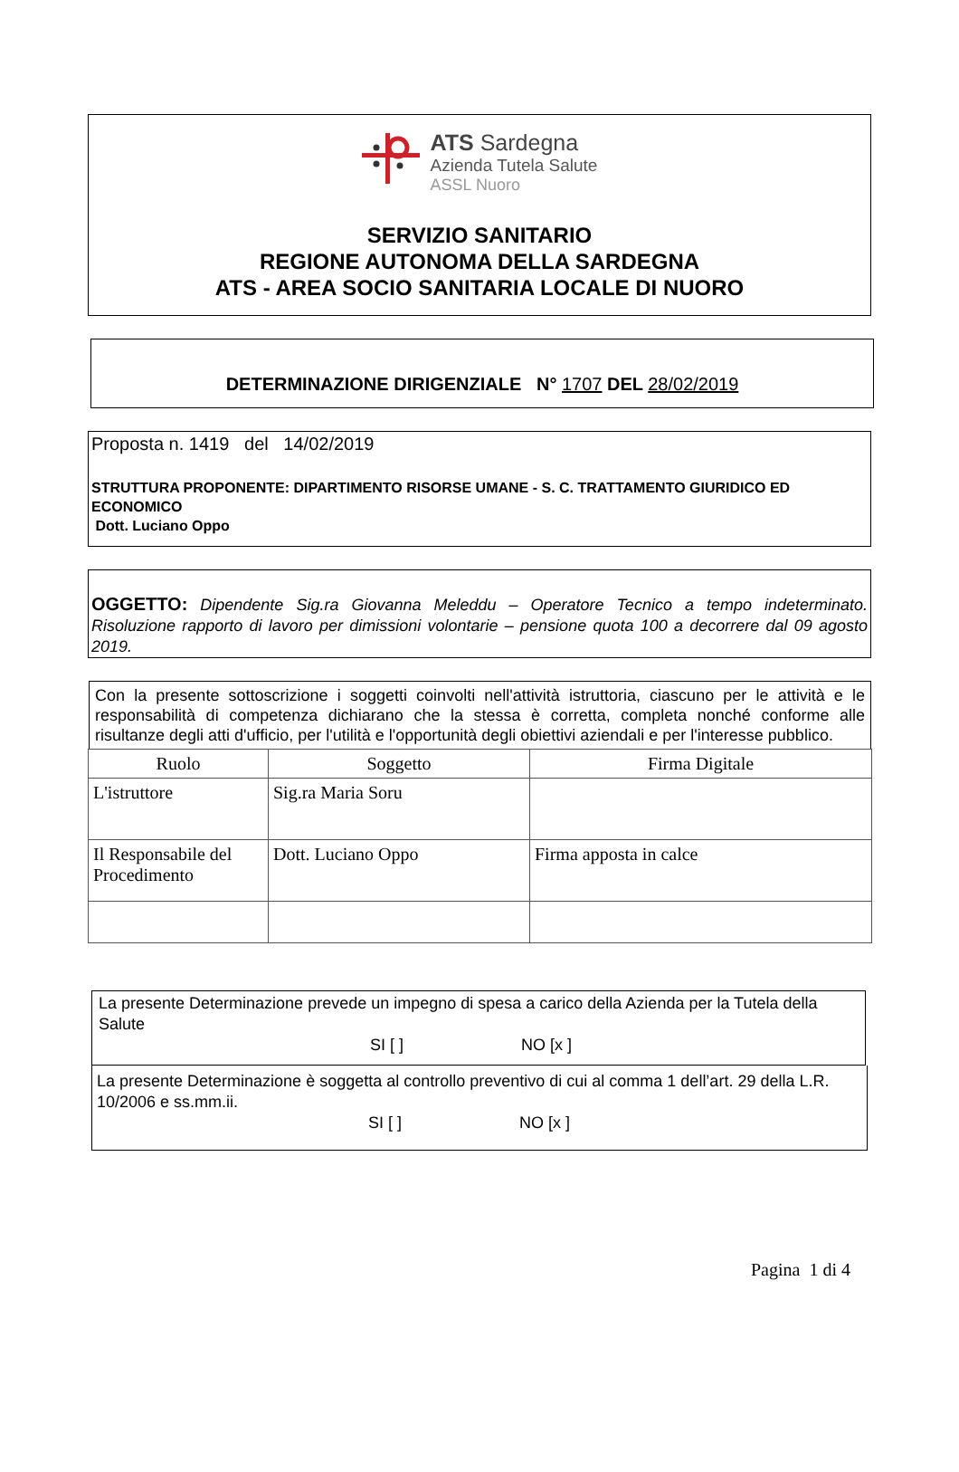ATS Sardegna
Azienda Tutela Salute
ASSL Nuoro
SERVIZIO SANITARIO
REGIONE AUTONOMA DELLA SARDEGNA
ATS - AREA SOCIO SANITARIA LOCALE DI NUORO
DETERMINAZIONE DIRIGENZIALE N° 1707 DEL 28/02/2019
Proposta n. 1419 del 14/02/2019
STRUTTURA PROPONENTE: DIPARTIMENTO RISORSE UMANE - S. C. TRATTAMENTO GIURIDICO ED ECONOMICO
Dott. Luciano Oppo
OGGETTO: Dipendente Sig.ra Giovanna Meleddu – Operatore Tecnico a tempo indeterminato. Risoluzione rapporto di lavoro per dimissioni volontarie – pensione quota 100 a decorrere dal 09 agosto 2019.
Con la presente sottoscrizione i soggetti coinvolti nell'attività istruttoria, ciascuno per le attività e le responsabilità di competenza dichiarano che la stessa è corretta, completa nonché conforme alle risultanze degli atti d'ufficio, per l'utilità e l'opportunità degli obiettivi aziendali e per l'interesse pubblico.
| Ruolo | Soggetto | Firma Digitale |
| --- | --- | --- |
| L'istruttore | Sig.ra Maria Soru | |
| Il Responsabile del Procedimento | Dott. Luciano Oppo | Firma apposta in calce |
La presente Determinazione prevede un impegno di spesa a carico della Azienda per la Tutela della Salute
SI [ ] NO [x ]
La presente Determinazione è soggetta al controllo preventivo di cui al comma 1 dell’art. 29 della L.R. 10/2006 e ss.mm.ii.
SI [ ] NO [x ]
Pagina 1 di 4